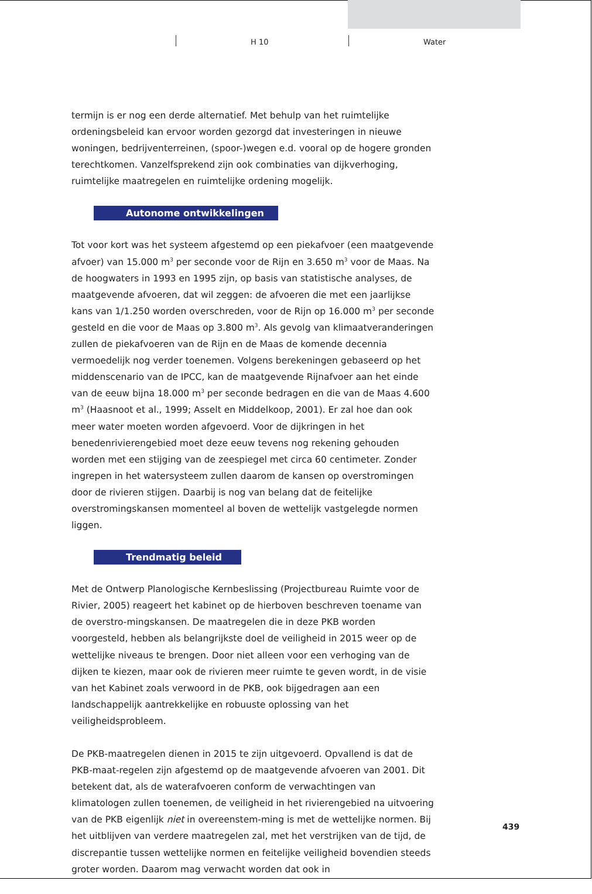H 10 Water
termijn is er nog een derde alternatief. Met behulp van het ruimtelijke ordeningsbeleid kan ervoor worden gezorgd dat investeringen in nieuwe woningen, bedrijventerreinen, (spoor-)wegen e.d. vooral op de hogere gronden terechtkomen. Vanzelfsprekend zijn ook combinaties van dijkverhoging, ruimtelijke maatregelen en ruimtelijke ordening mogelijk.
Autonome ontwikkelingen
Tot voor kort was het systeem afgestemd op een piekafvoer (een maatgevende afvoer) van 15.000 m<sup>3</sup> per seconde voor de Rijn en 3.650 m<sup>3</sup> voor de Maas. Na de hoogwaters in 1993 en 1995 zijn, op basis van statistische analyses, de maatgevende afvoeren, dat wil zeggen: de afvoeren die met een jaarlijkse kans van 1/1.250 worden overschreden, voor de Rijn op 16.000 m<sup>3</sup> per seconde gesteld en die voor de Maas op 3.800 m<sup>3</sup>. Als gevolg van klimaatveranderingen zullen de piekafvoeren van de Rijn en de Maas de komende decennia vermoedelijk nog verder toenemen. Volgens berekeningen gebaseerd op het middenscenario van de IPCC, kan de maatgevende Rijnafvoer aan het einde van de eeuw bijna 18.000 m<sup>3</sup> per seconde bedragen en die van de Maas 4.600 m<sup>3</sup> (Haasnoot et al., 1999; Asselt en Middelkoop, 2001). Er zal hoe dan ook meer water moeten worden afgevoerd. Voor de dijkringen in het benedenrivierengebied moet deze eeuw tevens nog rekening gehouden worden met een stijging van de zeespiegel met circa 60 centimeter. Zonder ingrepen in het watersysteem zullen daarom de kansen op overstromingen door de rivieren stijgen. Daarbij is nog van belang dat de feitelijke overstromingskansen momenteel al boven de wettelijk vastgelegde normen liggen.
Trendmatig beleid
Met de Ontwerp Planologische Kernbeslissing (Projectbureau Ruimte voor de Rivier, 2005) reageert het kabinet op de hierboven beschreven toename van de overstro-mingskansen. De maatregelen die in deze PKB worden voorgesteld, hebben als belangrijkste doel de veiligheid in 2015 weer op de wettelijke niveaus te brengen. Door niet alleen voor een verhoging van de dijken te kiezen, maar ook de rivieren meer ruimte te geven wordt, in de visie van het Kabinet zoals verwoord in de PKB, ook bijgedragen aan een landschappelijk aantrekkelijke en robuuste oplossing van het veiligheidsprobleem.
De PKB-maatregelen dienen in 2015 te zijn uitgevoerd. Opvallend is dat de PKB-maat-regelen zijn afgestemd op de maatgevende afvoeren van 2001. Dit betekent dat, als de waterafvoeren conform de verwachtingen van klimatologen zullen toenemen, de veiligheid in het rivierengebied na uitvoering van de PKB eigenlijk niet in overeenstem-ming is met de wettelijke normen. Bij het uitblijven van verdere maatregelen zal, met het verstrijken van de tijd, de discrepantie tussen wettelijke normen en feitelijke veiligheid bovendien steeds groter worden. Daarom mag verwacht worden dat ook in
439